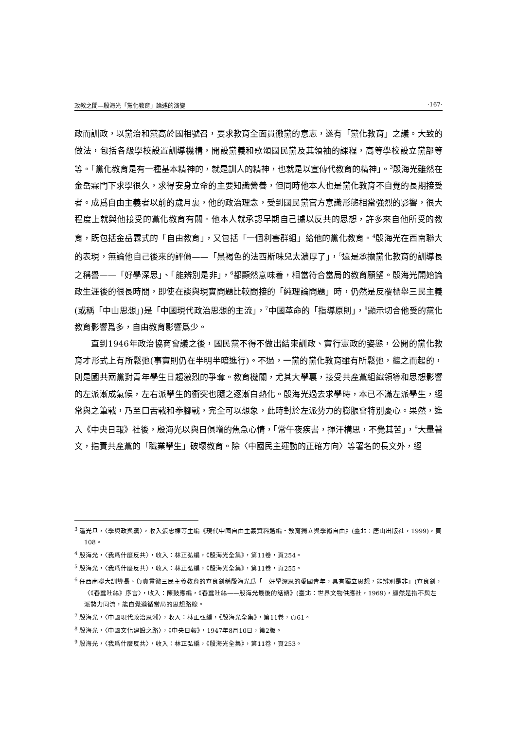政教之間—殷海光「黨化教育」論述的演變 ‧167‧
政而訓政，以黨治和黨高於國相號召，要求教育全面貫徹黨的意志，遂有「黨化教育」之議。大致的做法，包括各級學校設置訓導機構，開設黨義和歌頌國民黨及其領袖的課程，高等學校設立黨部等等。「黨化教育是有一種基本精神的，就是訓人的精神，也就是以宣傳代教育的精神」。<sup>3</sup>殷海光雖然在金岳霖門下求學很久，求得安身立命的主要知識營養，但同時他本人也是黨化教育不自覺的長期接受者。成爲自由主義者以前的歲月裏，他的政治理念，受到國民黨官方意識形態相當強烈的影響，很大程度上就與他接受的黨化教育有關。他本人就承認早期自己據以反共的思想，許多來自他所受的教育，既包括金岳霖式的「自由教育」，又包括「一個利害群組」給他的黨化教育。<sup>4</sup>殷海光在西南聯大的表現，無論他自己後來的評價——「黑褐色的法西斯味兒太濃厚了」，<sup>5</sup>還是承擔黨化教育的訓導長之稱譽——「好學深思」、「能辨別是非」，<sup>6</sup>都顯然意味着，相當符合當局的教育願望。殷海光開始論政生涯後的很長時間，即使在談與現實問題比較間接的「純理論問題」時，仍然是反覆標舉三民主義(或稱「中山思想」)是「中國現代政治思想的主流」，<sup>7</sup>中國革命的「指導原則」，<sup>8</sup>顯示切合他受的黨化教育影響爲多，自由教育影響爲少。
直到1946年政治協商會議之後，國民黨不得不做出結束訓政、實行憲政的姿態，公開的黨化教育才形式上有所鬆弛(事實則仍在半明半暗進行)。不過，一黨的黨化教育雖有所鬆弛，繼之而起的，則是國共兩黨對青年學生日趨激烈的爭奪。教育機關，尤其大學裏，接受共產黨組織領導和思想影響的左派漸成氣候，左右派學生的衝突也隨之逐漸白熱化。殷海光過去求學時，本已不滿左派學生，經常與之筆戰，乃至口舌戰和拳腳戰，完全可以想象，此時對於左派勢力的膨脹會特別憂心。果然，進入《中央日報》社後，殷海光以與日俱增的焦急心情，「常午夜疾書，揮汗構思，不覺其苦」，<sup>9</sup>大量著文，指責共產黨的「職業學生」破壞教育。除〈中國民主運動的正確方向〉等署名的長文外，經
<sup>3</sup> 潘光旦，〈學與政與黨〉，收入張忠棟等主編《現代中國自由主義資料選編‧教育獨立與學術自由》(臺北：唐山出版社，1999)，頁108。
<sup>4</sup> 殷海光，〈我爲什麼反共〉，收入：林正弘編，《殷海光全集》，第11卷，頁254。
<sup>5</sup> 殷海光，〈我爲什麼反共〉，收入：林正弘編，《殷海光全集》，第11卷，頁255。
<sup>6</sup> 任西南聯大訓導長、負責貫徹三民主義教育的查良釗稱殷海光爲「一好學深思的愛國青年，具有獨立思想，能辨別是非」(查良釗，〈《春蠶吐絲》序言〉，收入：陳鼓應編，《春蠶吐絲——殷海光最後的話語》(臺北：世界文物供應社，1969)，顯然是指不與左派勢力同流，能自覺遵循當局的思想路線。
<sup>7</sup> 殷海光，〈中國現代政治思潮〉，收入：林正弘編，《殷海光全集》，第11卷，頁61。
<sup>8</sup> 殷海光，〈中國文化建設之路〉，《中央日報》，1947年8月10日，第2版。
<sup>9</sup> 殷海光，〈我爲什麼反共〉，收入：林正弘編，《殷海光全集》，第11卷，頁253。